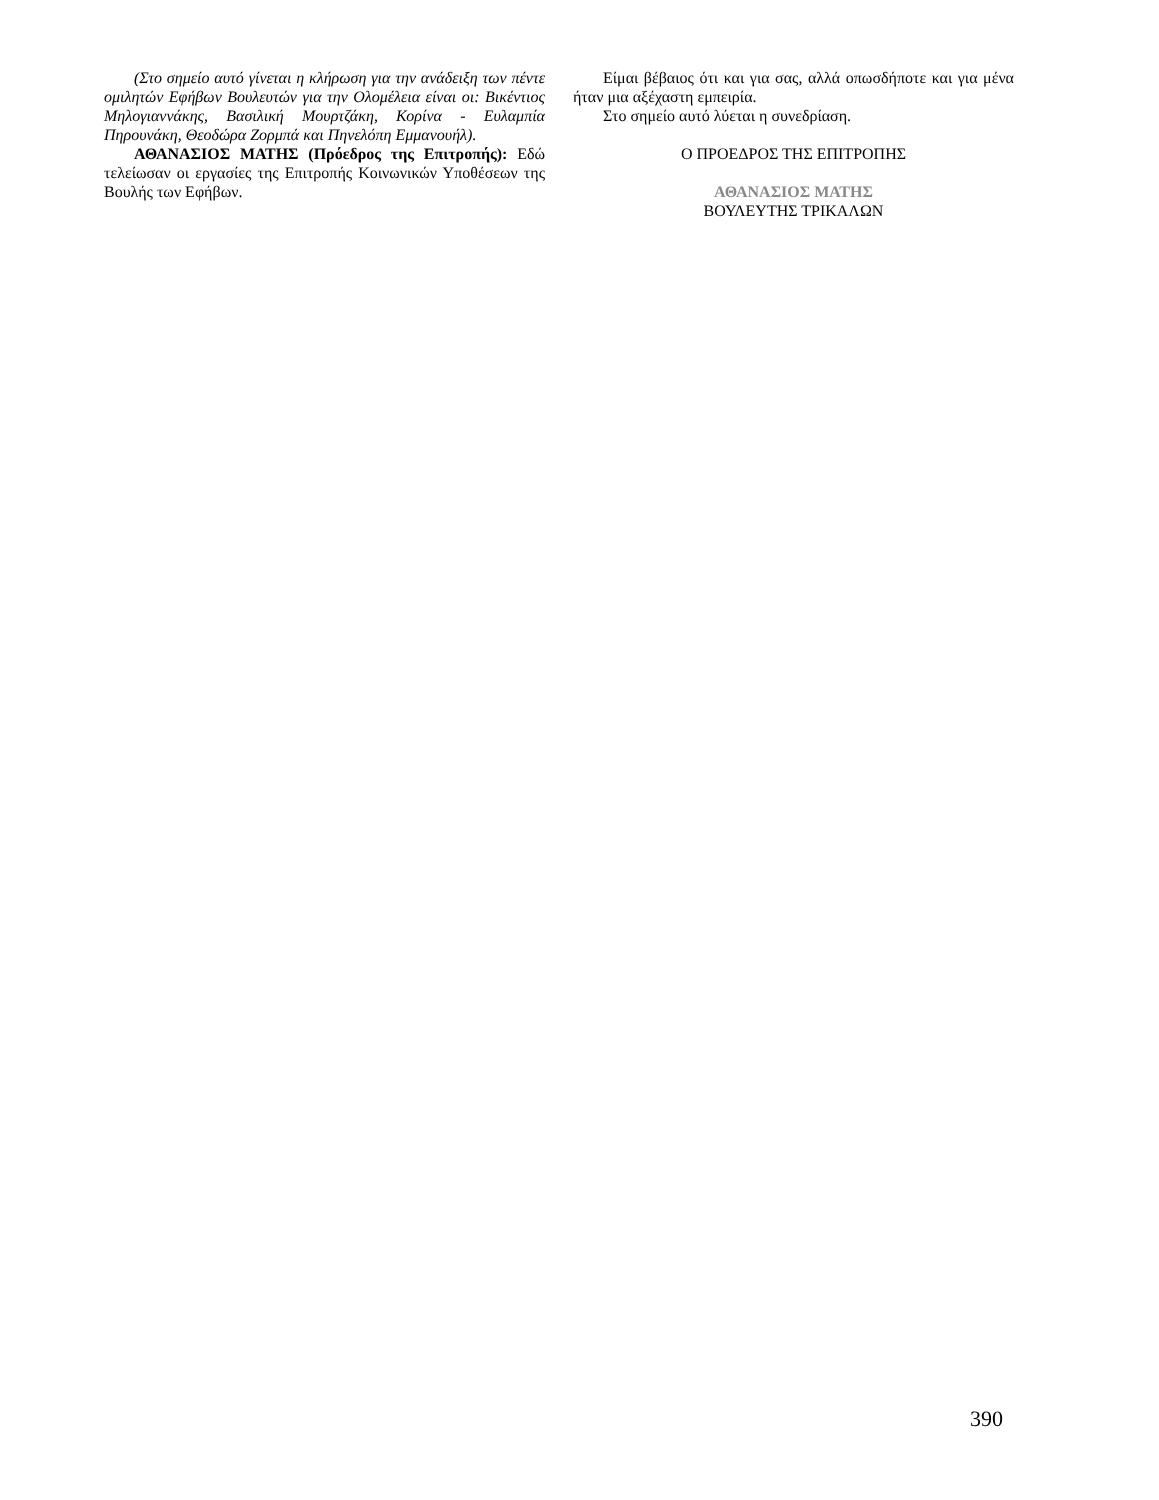(Στο σημείο αυτό γίνεται η κλήρωση για την ανάδειξη των πέντε ομιλητών Εφήβων Βουλευτών για την Ολομέλεια είναι οι: Βικέντιος Μηλογιαννάκης, Βασιλική Μουρτζάκη, Κορίνα - Ευλαμπία Πηρουνάκη, Θεοδώρα Ζορμπά και Πηνελόπη Εμμανουήλ).
ΑΘΑΝΑΣΙΟΣ ΜΑΤΗΣ (Πρόεδρος της Επιτροπής): Εδώ τελείωσαν οι εργασίες της Επιτροπής Κοινωνικών Υποθέσεων της Βουλής των Εφήβων.
Είμαι βέβαιος ότι και για σας, αλλά οπωσδήποτε και για μένα ήταν μια αξέχαστη εμπειρία.
Στο σημείο αυτό λύεται η συνεδρίαση.
Ο ΠΡΟΕΔΡΟΣ ΤΗΣ ΕΠΙΤΡΟΠΗΣ
ΑΘΑΝΑΣΙΟΣ ΜΑΤΗΣ
ΒΟΥΛΕΥΤΗΣ ΤΡΙΚΑΛΩΝ
390